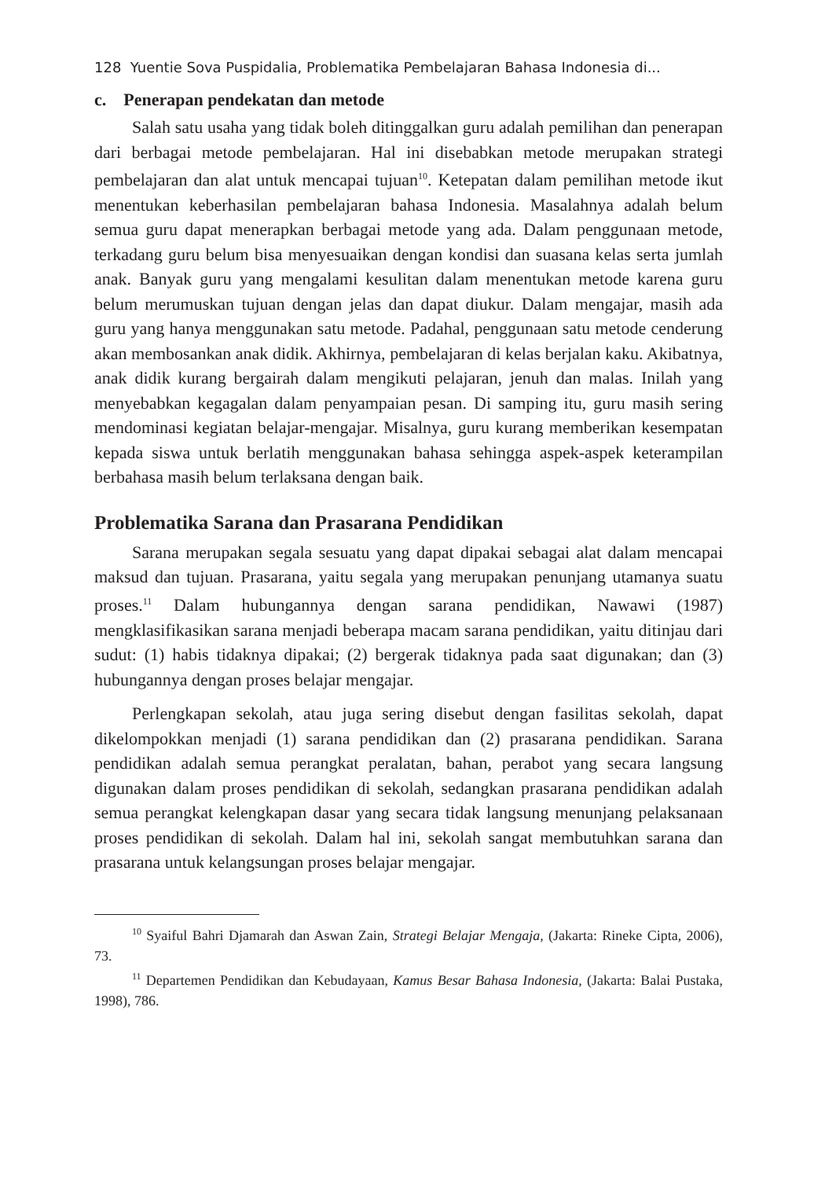128 Yuentie Sova Puspidalia, Problematika Pembelajaran Bahasa Indonesia di...
c. Penerapan pendekatan dan metode
Salah satu usaha yang tidak boleh ditinggalkan guru adalah pemilihan dan penerapan dari berbagai metode pembelajaran. Hal ini disebabkan metode merupakan strategi pembelajaran dan alat untuk mencapai tujuan<sup>10</sup>. Ketepatan dalam pemilihan metode ikut menentukan keberhasilan pembelajaran bahasa Indonesia. Masalahnya adalah belum semua guru dapat menerapkan berbagai metode yang ada. Dalam penggunaan metode, terkadang guru belum bisa menyesuaikan dengan kondisi dan suasana kelas serta jumlah anak. Banyak guru yang mengalami kesulitan dalam menentukan metode karena guru belum merumuskan tujuan dengan jelas dan dapat diukur. Dalam mengajar, masih ada guru yang hanya menggunakan satu metode. Padahal, penggunaan satu metode cenderung akan membosankan anak didik. Akhirnya, pembelajaran di kelas berjalan kaku. Akibatnya, anak didik kurang bergairah dalam mengikuti pelajaran, jenuh dan malas. Inilah yang menyebabkan kegagalan dalam penyampaian pesan. Di samping itu, guru masih sering mendominasi kegiatan belajar-mengajar. Misalnya, guru kurang memberikan kesempatan kepada siswa untuk berlatih menggunakan bahasa sehingga aspek-aspek keterampilan berbahasa masih belum terlaksana dengan baik.
Problematika Sarana dan Prasarana Pendidikan
Sarana merupakan segala sesuatu yang dapat dipakai sebagai alat dalam mencapai maksud dan tujuan. Prasarana, yaitu segala yang merupakan penunjang utamanya suatu proses.<sup>11</sup> Dalam hubungannya dengan sarana pendidikan, Nawawi (1987) mengklasifikasikan sarana menjadi beberapa macam sarana pendidikan, yaitu ditinjau dari sudut: (1) habis tidaknya dipakai; (2) bergerak tidaknya pada saat digunakan; dan (3) hubungannya dengan proses belajar mengajar.
Perlengkapan sekolah, atau juga sering disebut dengan fasilitas sekolah, dapat dikelompokkan menjadi (1) sarana pendidikan dan (2) prasarana pendidikan. Sarana pendidikan adalah semua perangkat peralatan, bahan, perabot yang secara langsung digunakan dalam proses pendidikan di sekolah, sedangkan prasarana pendidikan adalah semua perangkat kelengkapan dasar yang secara tidak langsung menunjang pelaksanaan proses pendidikan di sekolah. Dalam hal ini, sekolah sangat membutuhkan sarana dan prasarana untuk kelangsungan proses belajar mengajar.
<sup>10</sup> Syaiful Bahri Djamarah dan Aswan Zain, Strategi Belajar Mengaja, (Jakarta: Rineke Cipta, 2006), 73.
<sup>11</sup> Departemen Pendidikan dan Kebudayaan, Kamus Besar Bahasa Indonesia, (Jakarta: Balai Pustaka, 1998), 786.